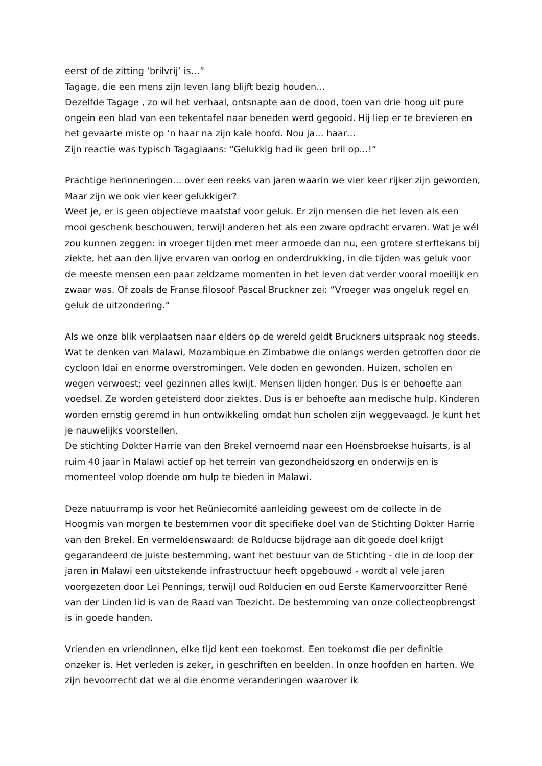eerst of de zitting ‘brilvrij’ is…”
Tagage, die een mens zijn leven lang blijft bezig houden…
Dezelfde Tagage , zo wil het verhaal, ontsnapte aan de dood, toen van drie hoog uit pure ongein een blad van een tekentafel naar beneden werd gegooid. Hij liep er te brevieren en het gevaarte miste op ‘n haar na zijn kale hoofd. Nou ja… haar…
Zijn reactie was typisch Tagagiaans: “Gelukkig had ik geen bril op…!”
Prachtige herinneringen… over een reeks van jaren waarin we vier keer rijker zijn geworden, Maar zijn we ook vier keer gelukkiger?
Weet je, er is geen objectieve maatstaf voor geluk. Er zijn mensen die het leven als een mooi geschenk beschouwen, terwijl anderen het als een zware opdracht ervaren. Wat je wél zou kunnen zeggen: in vroeger tijden met meer armoede dan nu, een grotere sterftekans bij ziekte, het aan den lijve ervaren van oorlog en onderdrukking, in die tijden was geluk voor de meeste mensen een paar zeldzame momenten in het leven dat verder vooral moeilijk en zwaar was. Of zoals de Franse filosoof Pascal Bruckner zei: “Vroeger was ongeluk regel en geluk de uitzondering.”
Als we onze blik verplaatsen naar elders op de wereld geldt Bruckners uitspraak nog steeds. Wat te denken van Malawi, Mozambique en Zimbabwe die onlangs werden getroffen door de cycloon Idai en enorme overstromingen. Vele doden en gewonden. Huizen, scholen en wegen verwoest; veel gezinnen alles kwijt. Mensen lijden honger. Dus is er behoefte aan voedsel. Ze worden geteisterd door ziektes. Dus is er behoefte aan medische hulp. Kinderen worden ernstig geremd in hun ontwikkeling omdat hun scholen zijn weggevaagd. Je kunt het je nauwelijks voorstellen.
De stichting Dokter Harrie van den Brekel vernoemd naar een Hoensbroekse huisarts, is al ruim 40 jaar in Malawi actief op het terrein van gezondheidszorg en onderwijs en is momenteel volop doende om hulp te bieden in Malawi.
Deze natuurramp is voor het Reüniecomité aanleiding geweest om de collecte in de Hoogmis van morgen te bestemmen voor dit specifieke doel van de Stichting Dokter Harrie van den Brekel. En vermeldenswaard: de Rolducse bijdrage aan dit goede doel krijgt gegarandeerd de juiste bestemming, want het bestuur van de Stichting - die in de loop der jaren in Malawi een uitstekende infrastructuur heeft opgebouwd - wordt al vele jaren voorgezeten door Lei Pennings, terwijl oud Rolducien en oud Eerste Kamervoorzitter René van der Linden lid is van de Raad van Toezicht. De bestemming van onze collecteopbrengst is in goede handen.
Vrienden en vriendinnen, elke tijd kent een toekomst. Een toekomst die per definitie onzeker is. Het verleden is zeker, in geschriften en beelden. In onze hoofden en harten. We zijn bevoorrecht dat we al die enorme veranderingen waarover ik